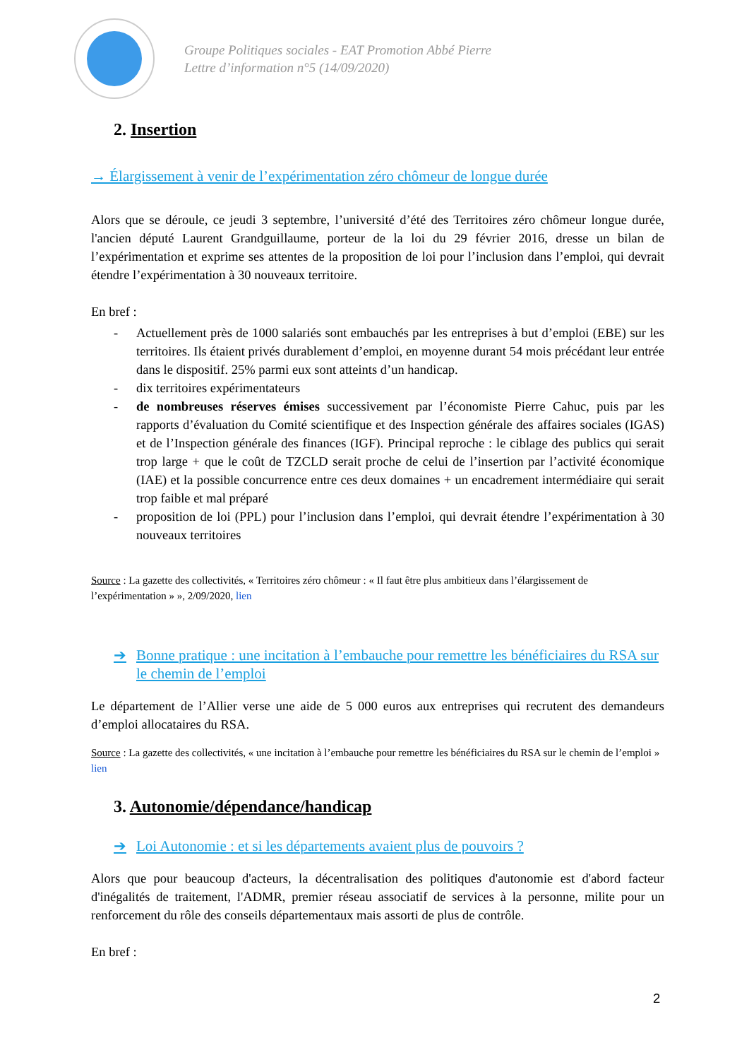Groupe Politiques sociales - EAT Promotion Abbé Pierre
Lettre d’information n°5 (14/09/2020)
2. Insertion
→ Élargissement à venir de l’expérimentation zéro chômeur de longue durée
Alors que se déroule, ce jeudi 3 septembre, l’université d’été des Territoires zéro chômeur longue durée, l'ancien député Laurent Grandguillaume, porteur de la loi du 29 février 2016, dresse un bilan de l’expérimentation et exprime ses attentes de la proposition de loi pour l’inclusion dans l’emploi, qui devrait étendre l’expérimentation à 30 nouveaux territoire.
En bref :
- Actuellement près de 1000 salariés sont embauchés par les entreprises à but d’emploi (EBE) sur les territoires. Ils étaient privés durablement d’emploi, en moyenne durant 54 mois précédant leur entrée dans le dispositif. 25% parmi eux sont atteints d’un handicap.
- dix territoires expérimentateurs
- de nombreuses réserves émises successivement par l’économiste Pierre Cahuc, puis par les rapports d’évaluation du Comité scientifique et des Inspection générale des affaires sociales (IGAS) et de l’Inspection générale des finances (IGF). Principal reproche : le ciblage des publics qui serait trop large + que le coût de TZCLD serait proche de celui de l’insertion par l’activité économique (IAE) et la possible concurrence entre ces deux domaines + un encadrement intermédiaire qui serait trop faible et mal préparé
- proposition de loi (PPL) pour l’inclusion dans l’emploi, qui devrait étendre l’expérimentation à 30 nouveaux territoires
Source : La gazette des collectivités, « Territoires zéro chômeur : « Il faut être plus ambitieux dans l’élargissement de l’expérimentation » », 2/09/2020, lien
➔ Bonne pratique : une incitation à l’embauche pour remettre les bénéficiaires du RSA sur le chemin de l’emploi
Le département de l’Allier verse une aide de 5 000 euros aux entreprises qui recrutent des demandeurs d’emploi allocataires du RSA.
Source : La gazette des collectivités, « une incitation à l’embauche pour remettre les bénéficiaires du RSA sur le chemin de l’emploi » lien
3. Autonomie/dépendance/handicap
➔ Loi Autonomie : et si les départements avaient plus de pouvoirs ?
Alors que pour beaucoup d'acteurs, la décentralisation des politiques d'autonomie est d'abord facteur d'inégalités de traitement, l'ADMR, premier réseau associatif de services à la personne, milite pour un renforcement du rôle des conseils départementaux mais assorti de plus de contrôle.
En bref :
2